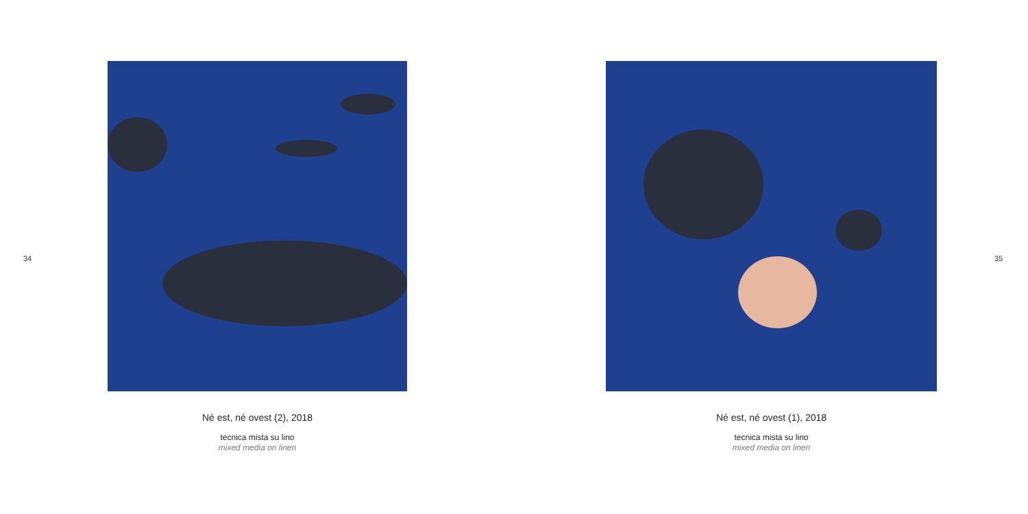34
Né est, né ovest (2), 2018
tecnica mista su lino
mixed media on linen
Né est, né ovest (1), 2018
tecnica mista su lino
mixed media on linen
35